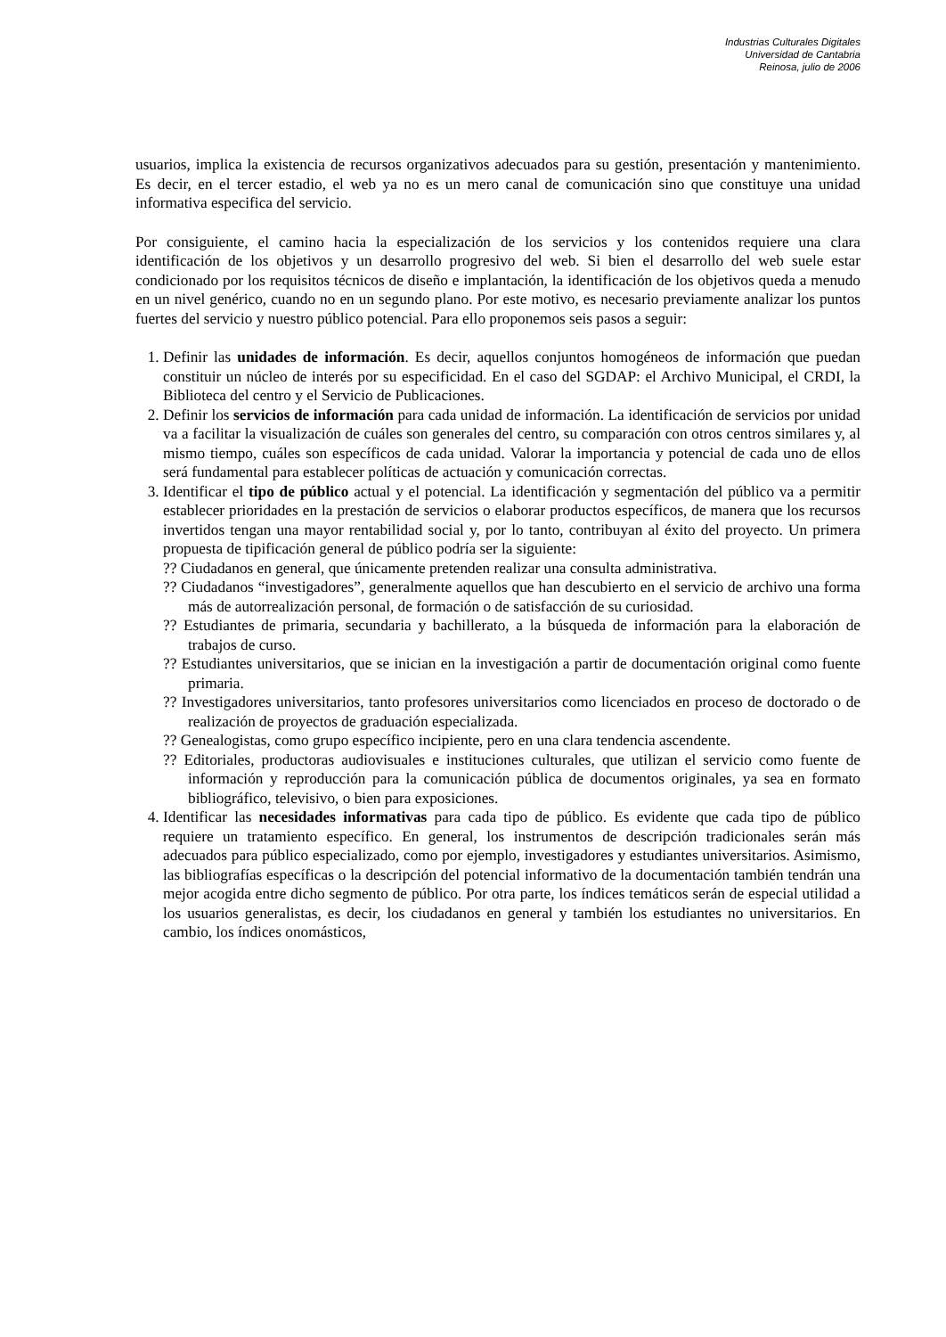Industrias Culturales Digitales
Universidad de Cantabria
Reinosa, julio de 2006
usuarios, implica la existencia de recursos organizativos adecuados para su gestión, presentación y mantenimiento. Es decir, en el tercer estadio, el web ya no es un mero canal de comunicación sino que constituye una unidad informativa especifica del servicio.
Por consiguiente, el camino hacia la especialización de los servicios y los contenidos requiere una clara identificación de los objetivos y un desarrollo progresivo del web. Si bien el desarrollo del web suele estar condicionado por los requisitos técnicos de diseño e implantación, la identificación de los objetivos queda a menudo en un nivel genérico, cuando no en un segundo plano. Por este motivo, es necesario previamente analizar los puntos fuertes del servicio y nuestro público potencial. Para ello proponemos seis pasos a seguir:
1. Definir las unidades de información. Es decir, aquellos conjuntos homogéneos de información que puedan constituir un núcleo de interés por su especificidad. En el caso del SGDAP: el Archivo Municipal, el CRDI, la Biblioteca del centro y el Servicio de Publicaciones.
2. Definir los servicios de información para cada unidad de información. La identificación de servicios por unidad va a facilitar la visualización de cuáles son generales del centro, su comparación con otros centros similares y, al mismo tiempo, cuáles son específicos de cada unidad. Valorar la importancia y potencial de cada uno de ellos será fundamental para establecer políticas de actuación y comunicación correctas.
3. Identificar el tipo de público actual y el potencial. La identificación y segmentación del público va a permitir establecer prioridades en la prestación de servicios o elaborar productos específicos, de manera que los recursos invertidos tengan una mayor rentabilidad social y, por lo tanto, contribuyan al éxito del proyecto. Un primera propuesta de tipificación general de público podría ser la siguiente:
?? Ciudadanos en general, que únicamente pretenden realizar una consulta administrativa.
?? Ciudadanos “investigadores”, generalmente aquellos que han descubierto en el servicio de archivo una forma más de autorrealización personal, de formación o de satisfacción de su curiosidad.
?? Estudiantes de primaria, secundaria y bachillerato, a la búsqueda de información para la elaboración de trabajos de curso.
?? Estudiantes universitarios, que se inician en la investigación a partir de documentación original como fuente primaria.
?? Investigadores universitarios, tanto profesores universitarios como licenciados en proceso de doctorado o de realización de proyectos de graduación especializada.
?? Genealogistas, como grupo específico incipiente, pero en una clara tendencia ascendente.
?? Editoriales, productoras audiovisuales e instituciones culturales, que utilizan el servicio como fuente de información y reproducción para la comunicación pública de documentos originales, ya sea en formato bibliográfico, televisivo, o bien para exposiciones.
4. Identificar las necesidades informativas para cada tipo de público. Es evidente que cada tipo de público requiere un tratamiento específico. En general, los instrumentos de descripción tradicionales serán más adecuados para público especializado, como por ejemplo, investigadores y estudiantes universitarios. Asimismo, las bibliografías específicas o la descripción del potencial informativo de la documentación también tendrán una mejor acogida entre dicho segmento de público. Por otra parte, los índices temáticos serán de especial utilidad a los usuarios generalistas, es decir, los ciudadanos en general y también los estudiantes no universitarios. En cambio, los índices onomásticos,